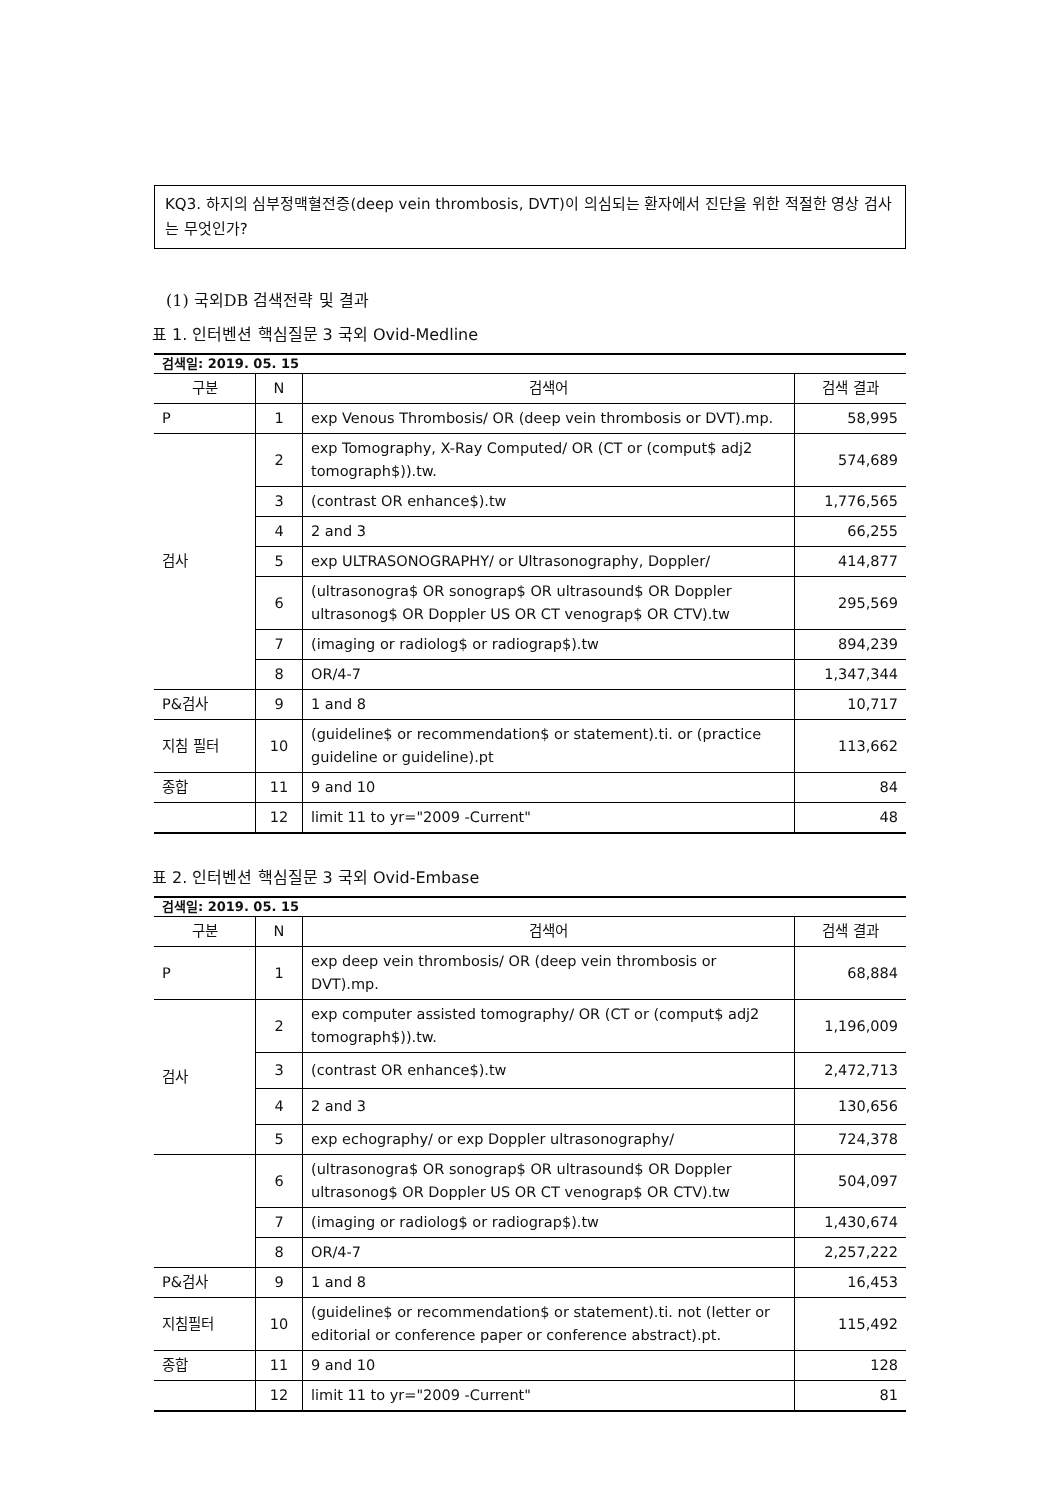KQ3. 하지의 심부정맥혈전증(deep vein thrombosis, DVT)이 의심되는 환자에서 진단을 위한 적절한 영상 검사는 무엇인가?
(1) 국외DB 검색전략 및 결과
표 1. 인터벤션 핵심질문 3 국외 Ovid-Medline
| 검색일: 2019. 05. 15 | | | |
| 구분 | N | 검색어 | 검색 결과 |
| P | 1 | exp Venous Thrombosis/ OR (deep vein thrombosis or DVT).mp. | 58,995 |
| 검사 | 2 | exp Tomography, X-Ray Computed/ OR (CT or (comput$ adj2 tomograph$)).tw. | 574,689 |
| | 3 | (contrast OR enhance$).tw | 1,776,565 |
| | 4 | 2 and 3 | 66,255 |
| | 5 | exp ULTRASONOGRAPHY/ or Ultrasonography, Doppler/ | 414,877 |
| | 6 | (ultrasonogra$ OR sonograp$ OR ultrasound$ OR Doppler ultrasonog$ OR Doppler US OR CT venograp$ OR CTV).tw | 295,569 |
| | 7 | (imaging or radiolog$ or radiograp$).tw | 894,239 |
| | 8 | OR/4-7 | 1,347,344 |
| P&검사 | 9 | 1 and 8 | 10,717 |
| 지침 필터 | 10 | (guideline$ or recommendation$ or statement).ti. or (practice guideline or guideline).pt | 113,662 |
| 종합 | 11 | 9 and 10 | 84 |
| | 12 | limit 11 to yr="2009 -Current" | 48 |
표 2. 인터벤션 핵심질문 3 국외 Ovid-Embase
| 검색일: 2019. 05. 15 | | | |
| 구분 | N | 검색어 | 검색 결과 |
| P | 1 | exp deep vein thrombosis/ OR (deep vein thrombosis or DVT).mp. | 68,884 |
| 검사 | 2 | exp computer assisted tomography/ OR (CT or (comput$ adj2 tomograph$)).tw. | 1,196,009 |
| | 3 | (contrast OR enhance$).tw | 2,472,713 |
| | 4 | 2 and 3 | 130,656 |
| | 5 | exp echography/ or exp Doppler ultrasonography/ | 724,378 |
| | 6 | (ultrasonogra$ OR sonograp$ OR ultrasound$ OR Doppler ultrasonog$ OR Doppler US OR CT venograp$ OR CTV).tw | 504,097 |
| | 7 | (imaging or radiolog$ or radiograp$).tw | 1,430,674 |
| | 8 | OR/4-7 | 2,257,222 |
| P&검사 | 9 | 1 and 8 | 16,453 |
| 지침필터 | 10 | (guideline$ or recommendation$ or statement).ti. not (letter or editorial or conference paper or conference abstract).pt. | 115,492 |
| 종합 | 11 | 9 and 10 | 128 |
| | 12 | limit 11 to yr="2009 -Current" | 81 |